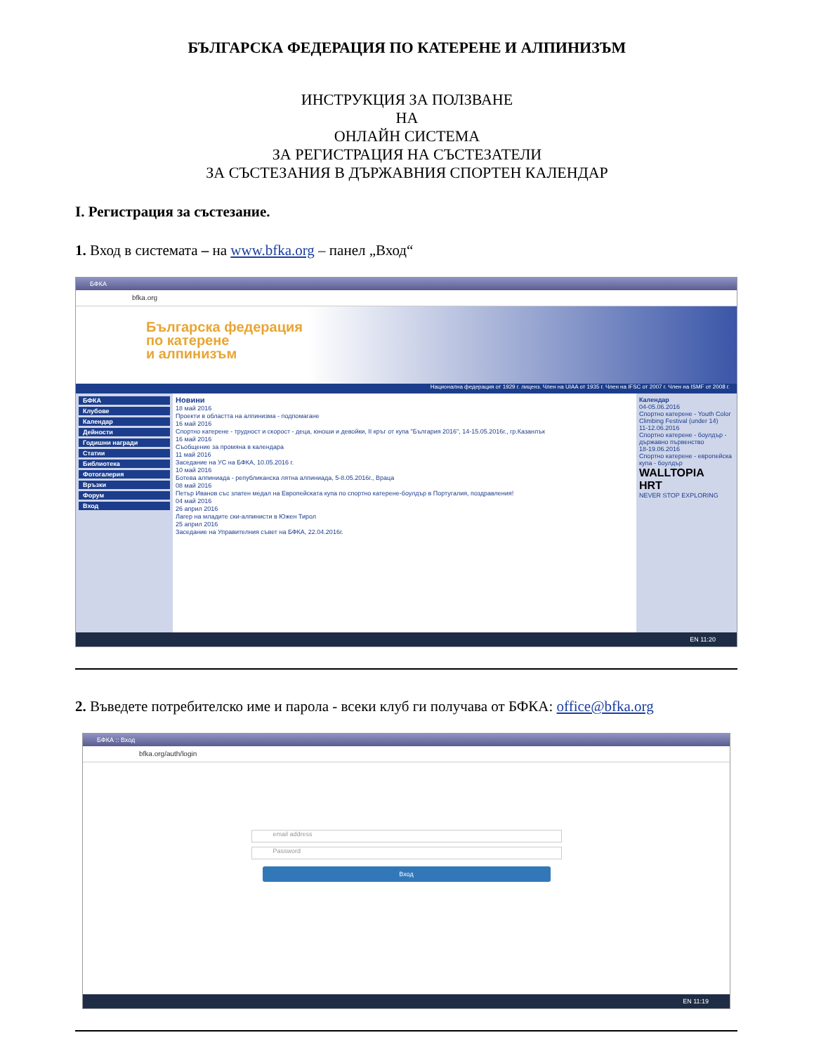БЪЛГАРСКА ФЕДЕРАЦИЯ ПО КАТЕРЕНЕ И АЛПИНИЗЪМ
ИНСТРУКЦИЯ ЗА ПОЛЗВАНЕ
НА
ОНЛАЙН СИСТЕМА
ЗА РЕГИСТРАЦИЯ НА СЪСТЕЗАТЕЛИ
ЗА СЪСТЕЗАНИЯ В ДЪРЖАВНИЯ СПОРТЕН КАЛЕНДАР
I. Регистрация за състезание.
1. Вход в системата – на www.bfka.org – панел „Вход“
БФКА
bfka.org
Българска федерация
по катерене
и алпинизъм
Национална федерация от 1929 г. лиценз. Член на UIAA от 1935 г. Член на IFSC от 2007 г. Член на ISMF от 2008 г.
БФКА
Клубове
Календар
Дейности
Годишни награди
Статии
Библиотека
Фотогалерия
Връзки
Форум
Вход
Новини
18 май 2016
Проекти в областта на алпинизма - подпомагане
16 май 2016
Спортно катерене - трудност и скорост - деца, юноши и девойки, II кръг от купа "България 2016", 14-15.05.2016г., гр.Казанлък
16 май 2016
Съобщение за промяна в календара
11 май 2016
Заседание на УС на БФКА, 10.05.2016 г.
10 май 2016
Ботева алпиниада - републиканска лятна алпиниада, 5-8.05.2016г., Враца
08 май 2016
Петър Иванов със златен медал на Европейската купа по спортно катерене-боулдър в Португалия, поздравления!
04 май 2016
26 април 2016
Лагер на младите ски-алпинисти в Южен Тирол
25 април 2016
Заседание на Управителния съвет на БФКА, 22.04.2016г.
Календар
04-05.06.2016
Спортно катерене - Youth Color Climbing Festival (under 14)
11-12.06.2016
Спортно катерене - боулдър - държавно първенство
18-19.06.2016
Спортно катерене - европейска купа - боулдър
WALLTOPIA
HRT
NEVER STOP EXPLORING
EN 11:20
2. Въведете потребителско име и парола - всеки клуб ги получава от БФКА: office@bfka.org
БФКА :: Вход
bfka.org/auth/login
email address
Password
Вход
EN 11:19